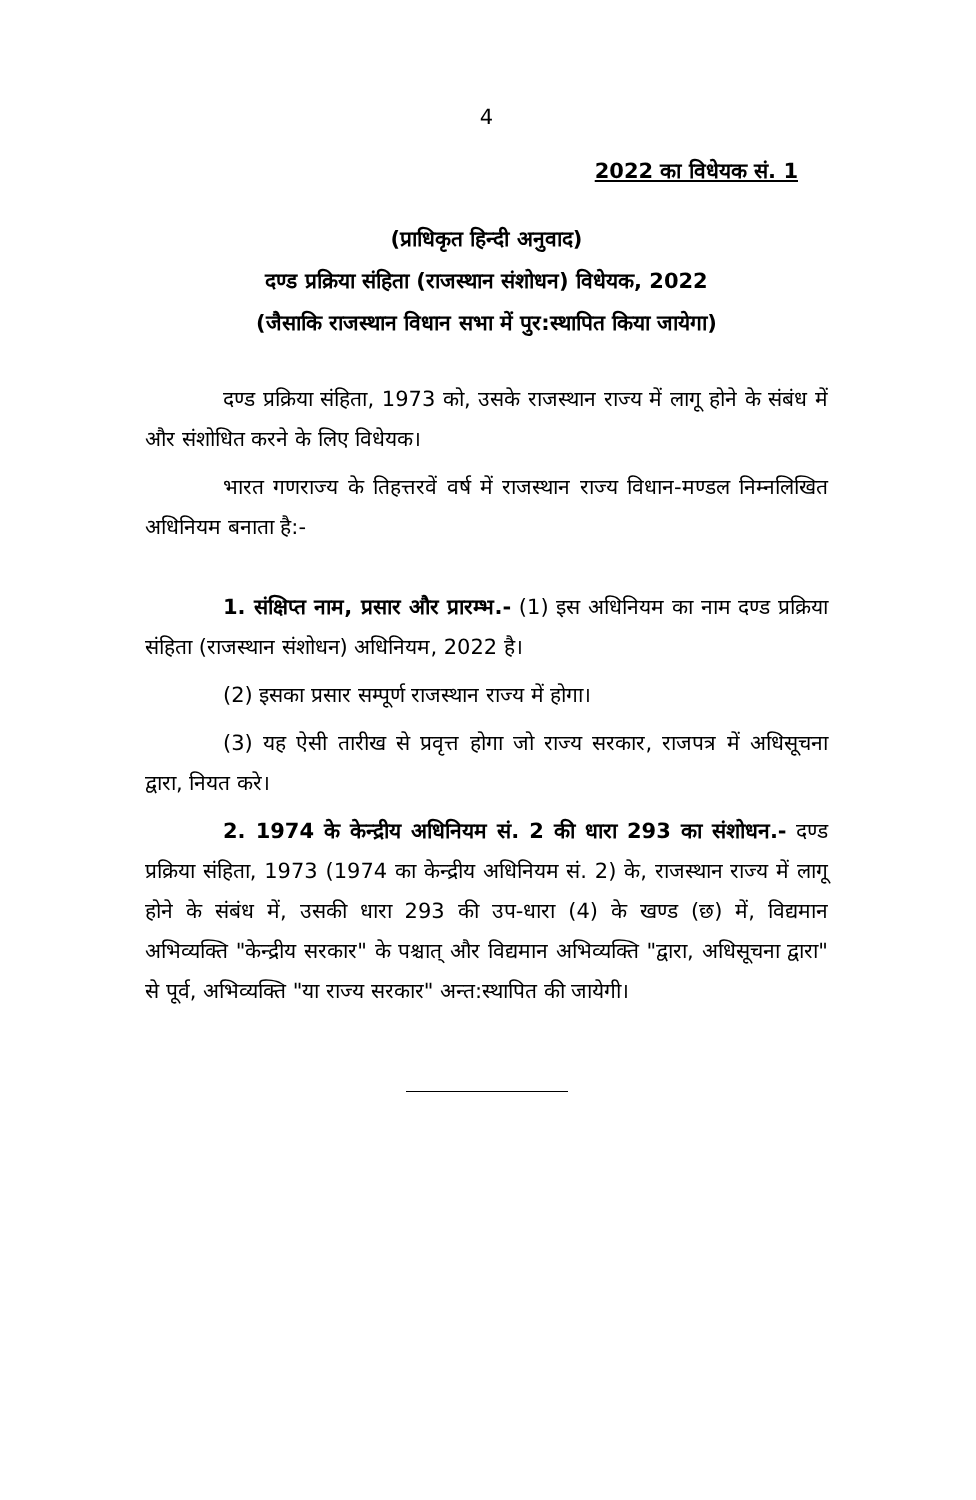4
2022 का विधेयक सं. 1
(प्राधिकृत हिन्दी अनुवाद)
दण्ड प्रक्रिया संहिता (राजस्थान संशोधन) विधेयक, 2022
(जैसाकि राजस्थान विधान सभा में पुर:स्थापित किया जायेगा)
दण्ड प्रक्रिया संहिता, 1973 को, उसके राजस्थान राज्य में लागू होने के संबंध में और संशोधित करने के लिए विधेयक।
भारत गणराज्य के तिहत्तरवें वर्ष में राजस्थान राज्य विधान-मण्डल निम्नलिखित अधिनियम बनाता है:-
1. संक्षिप्त नाम, प्रसार और प्रारम्भ.- (1) इस अधिनियम का नाम दण्ड प्रक्रिया संहिता (राजस्थान संशोधन) अधिनियम, 2022 है।
(2) इसका प्रसार सम्पूर्ण राजस्थान राज्य में होगा।
(3) यह ऐसी तारीख से प्रवृत्त होगा जो राज्य सरकार, राजपत्र में अधिसूचना द्वारा, नियत करे।
2. 1974 के केन्द्रीय अधिनियम सं. 2 की धारा 293 का संशोधन.- दण्ड प्रक्रिया संहिता, 1973 (1974 का केन्द्रीय अधिनियम सं. 2) के, राजस्थान राज्य में लागू होने के संबंध में, उसकी धारा 293 की उप-धारा (4) के खण्ड (छ) में, विद्यमान अभिव्यक्ति "केन्द्रीय सरकार" के पश्चात् और विद्यमान अभिव्यक्ति "द्वारा, अधिसूचना द्वारा" से पूर्व, अभिव्यक्ति "या राज्य सरकार" अन्त:स्थापित की जायेगी।